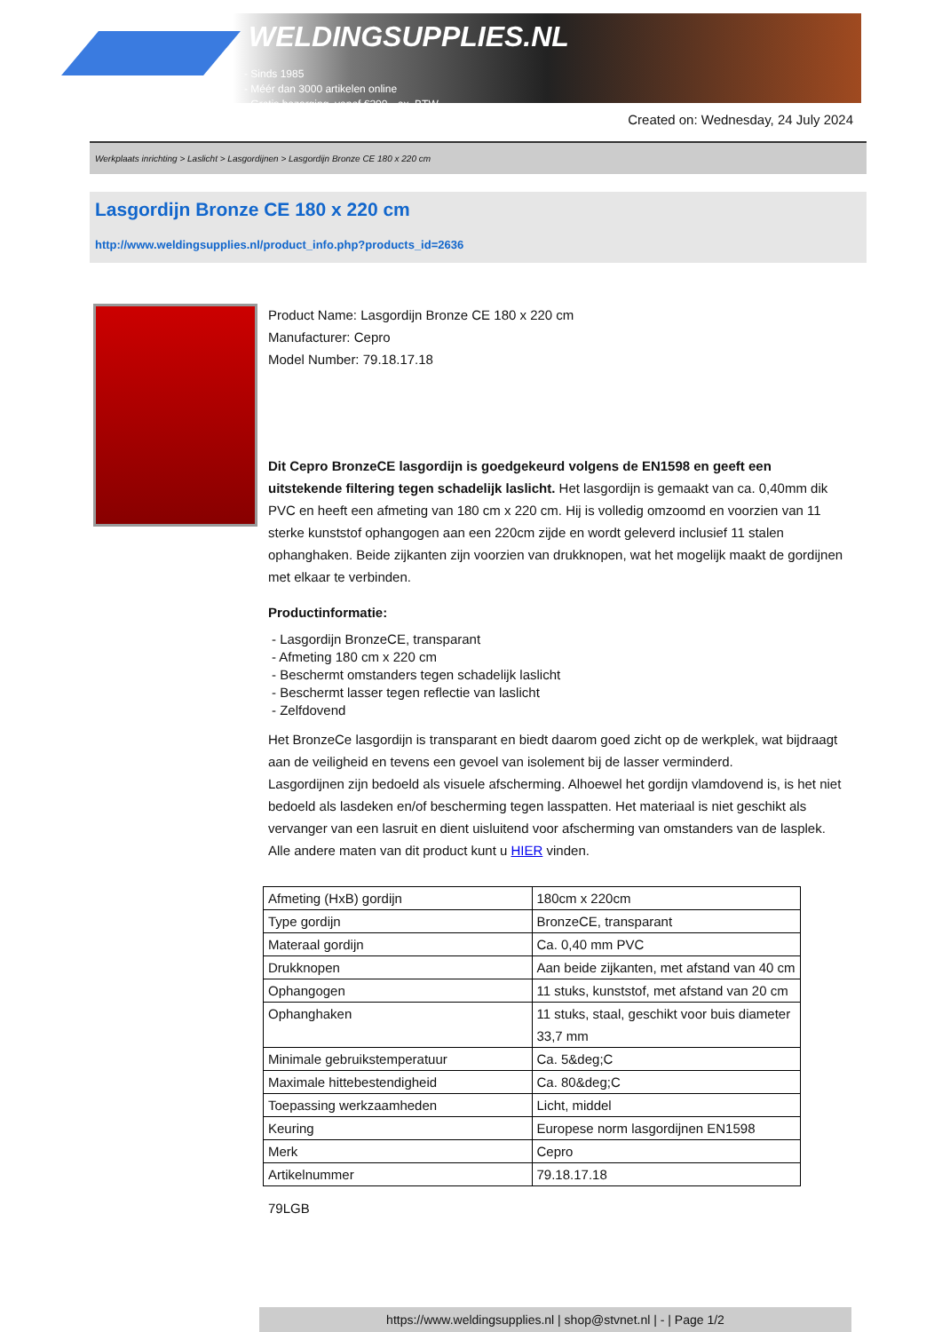WELDINGSUPPLIES.NL
- Sinds 1985
- Méér dan 3000 artikelen online
- Gratis bezorging, vanaf €200,--ex. BTW
Created on: Wednesday, 24 July 2024
Werkplaats inrichting > Laslicht > Lasgordijnen > Lasgordijn Bronze CE 180 x 220 cm
Lasgordijn Bronze CE 180 x 220 cm
http://www.weldingsupplies.nl/product_info.php?products_id=2636
Product Name: Lasgordijn Bronze CE 180 x 220 cm
Manufacturer: Cepro
Model Number: 79.18.17.18
Dit Cepro BronzeCE lasgordijn is goedgekeurd volgens de EN1598 en geeft een uitstekende filtering tegen schadelijk laslicht. Het lasgordijn is gemaakt van ca. 0,40mm dik PVC en heeft een afmeting van 180 cm x 220 cm. Hij is volledig omzoomd en voorzien van 11 sterke kunststof ophangogen aan een 220cm zijde en wordt geleverd inclusief 11 stalen ophanghaken. Beide zijkanten zijn voorzien van drukknopen, wat het mogelijk maakt de gordijnen met elkaar te verbinden.
Productinformatie:
- Lasgordijn BronzeCE, transparant
- Afmeting 180 cm x 220 cm
- Beschermt omstanders tegen schadelijk laslicht
- Beschermt lasser tegen reflectie van laslicht
- Zelfdovend
Het BronzeCe lasgordijn is transparant en biedt daarom goed zicht op de werkplek, wat bijdraagt aan de veiligheid en tevens een gevoel van isolement bij de lasser verminderd.
Lasgordijnen zijn bedoeld als visuele afscherming. Alhoewel het gordijn vlamdovend is, is het niet bedoeld als lasdeken en/of bescherming tegen lasspatten. Het materiaal is niet geschikt als vervanger van een lasruit en dient uisluitend voor afscherming van omstanders van de lasplek.
Alle andere maten van dit product kunt u HIER vinden.
| Afmeting (HxB) gordijn | 180cm x 220cm |
| Type gordijn | BronzeCE, transparant |
| Materaal gordijn | Ca. 0,40 mm PVC |
| Drukknopen | Aan beide zijkanten, met afstand van 40 cm |
| Ophangogen | 11 stuks, kunststof, met afstand van 20 cm |
| Ophanghaken | 11 stuks, staal, geschikt voor buis diameter 33,7 mm |
| Minimale gebruikstemperatuur | Ca. 5&deg;C |
| Maximale hittebestendigheid | Ca. 80&deg;C |
| Toepassing werkzaamheden | Licht, middel |
| Keuring | Europese norm lasgordijnen EN1598 |
| Merk | Cepro |
| Artikelnummer | 79.18.17.18 |
79LGB
https://www.weldingsupplies.nl | shop@stvnet.nl | - | Page 1/2